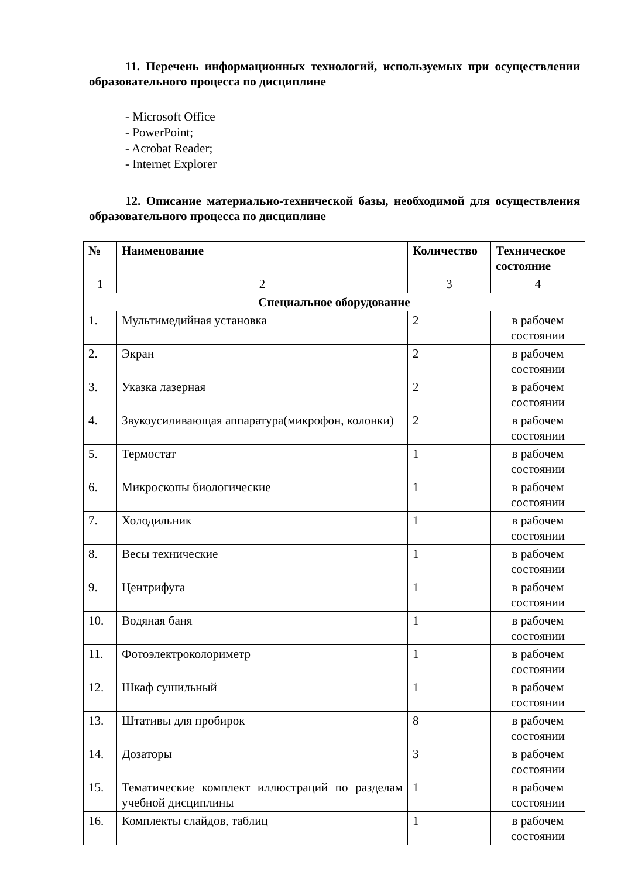11. Перечень информационных технологий, используемых при осуществлении образовательного процесса по дисциплине
- Microsoft Office
- PowerPoint;
- Acrobat Reader;
- Internet Explorer
12. Описание материально-технической базы, необходимой для осуществления образовательного процесса по дисциплине
| № | Наименование | Количество | Техническое состояние |
| --- | --- | --- | --- |
| 1 | 2 | 3 | 4 |
| Специальное оборудование | | | |
| 1. | Мультимедийная установка | 2 | в рабочем состоянии |
| 2. | Экран | 2 | в рабочем состоянии |
| 3. | Указка лазерная | 2 | в рабочем состоянии |
| 4. | Звукоусиливающая аппаратура(микрофон, колонки) | 2 | в рабочем состоянии |
| 5. | Термостат | 1 | в рабочем состоянии |
| 6. | Микроскопы биологические | 1 | в рабочем состоянии |
| 7. | Холодильник | 1 | в рабочем состоянии |
| 8. | Весы технические | 1 | в рабочем состоянии |
| 9. | Центрифуга | 1 | в рабочем состоянии |
| 10. | Водяная баня | 1 | в рабочем состоянии |
| 11. | Фотоэлектроколориметр | 1 | в рабочем состоянии |
| 12. | Шкаф сушильный | 1 | в рабочем состоянии |
| 13. | Штативы для пробирок | 8 | в рабочем состоянии |
| 14. | Дозаторы | 3 | в рабочем состоянии |
| 15. | Тематические комплект иллюстраций по разделам учебной дисциплины | 1 | в рабочем состоянии |
| 16. | Комплекты слайдов, таблиц | 1 | в рабочем состоянии |